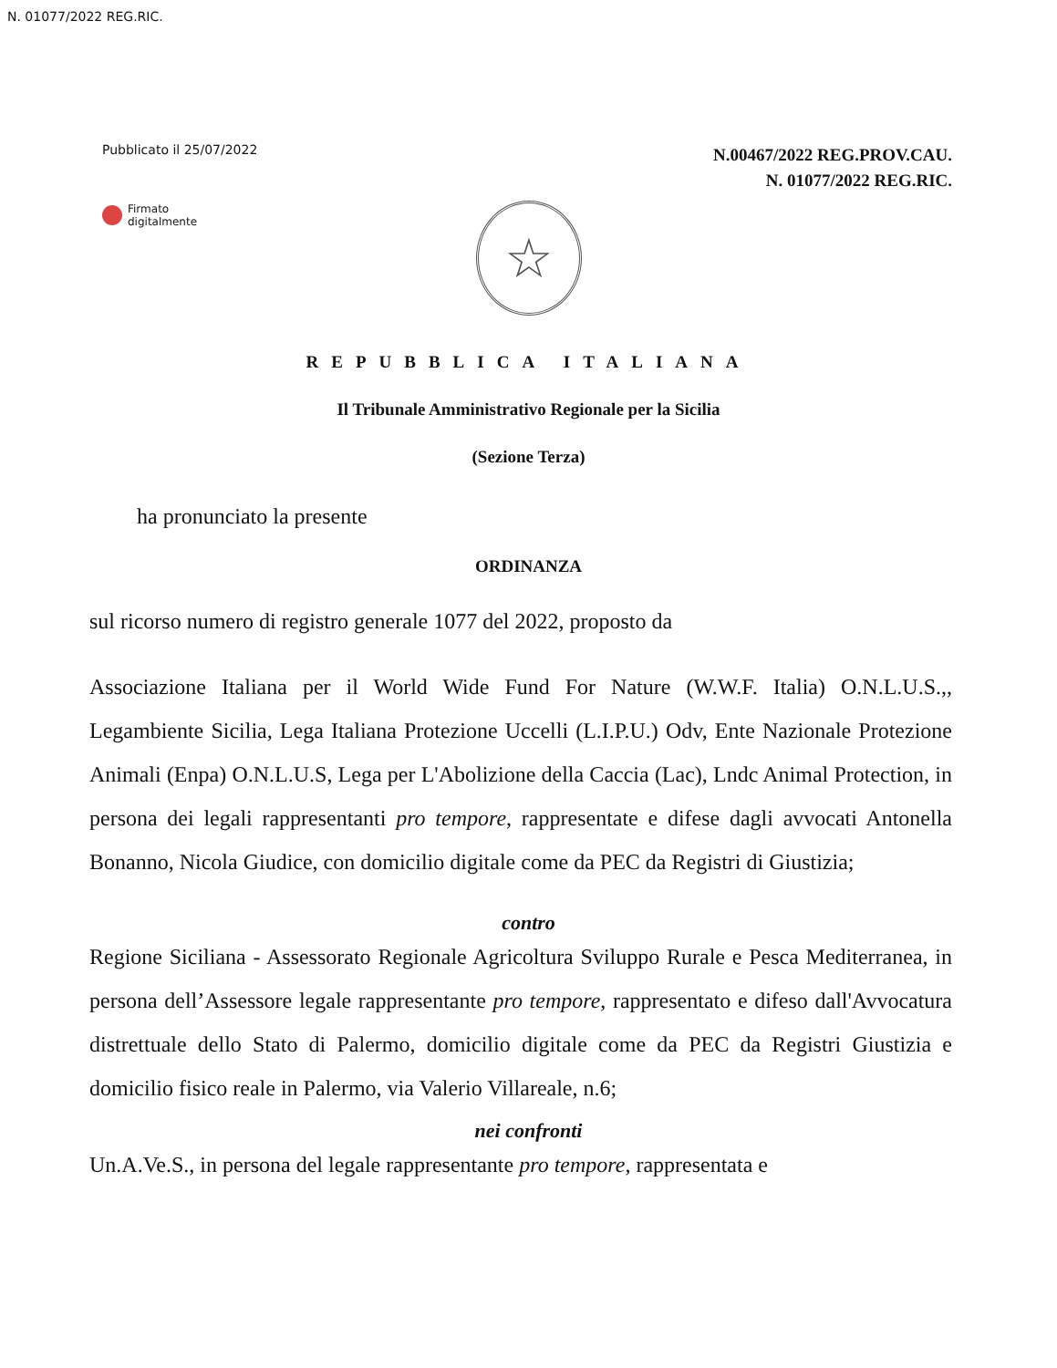N. 01077/2022 REG.RIC.
Pubblicato il 25/07/2022
N.00467/2022 REG.PROV.CAU.
N. 01077/2022 REG.RIC.
Firmato
digitalmente
☆
REPUBBLICA ITALIANA
Il Tribunale Amministrativo Regionale per la Sicilia
(Sezione Terza)
ha pronunciato la presente
ORDINANZA
sul ricorso numero di registro generale 1077 del 2022, proposto da
Associazione Italiana per il World Wide Fund For Nature (W.W.F. Italia) O.N.L.U.S.,, Legambiente Sicilia, Lega Italiana Protezione Uccelli (L.I.P.U.) Odv, Ente Nazionale Protezione Animali (Enpa) O.N.L.U.S, Lega per L'Abolizione della Caccia (Lac), Lndc Animal Protection, in persona dei legali rappresentanti pro tempore, rappresentate e difese dagli avvocati Antonella Bonanno, Nicola Giudice, con domicilio digitale come da PEC da Registri di Giustizia;
contro
Regione Siciliana - Assessorato Regionale Agricoltura Sviluppo Rurale e Pesca Mediterranea, in persona dell’Assessore legale rappresentante pro tempore, rappresentato e difeso dall'Avvocatura distrettuale dello Stato di Palermo, domicilio digitale come da PEC da Registri Giustizia e domicilio fisico reale in Palermo, via Valerio Villareale, n.6;
nei confronti
Un.A.Ve.S., in persona del legale rappresentante pro tempore, rappresentata e